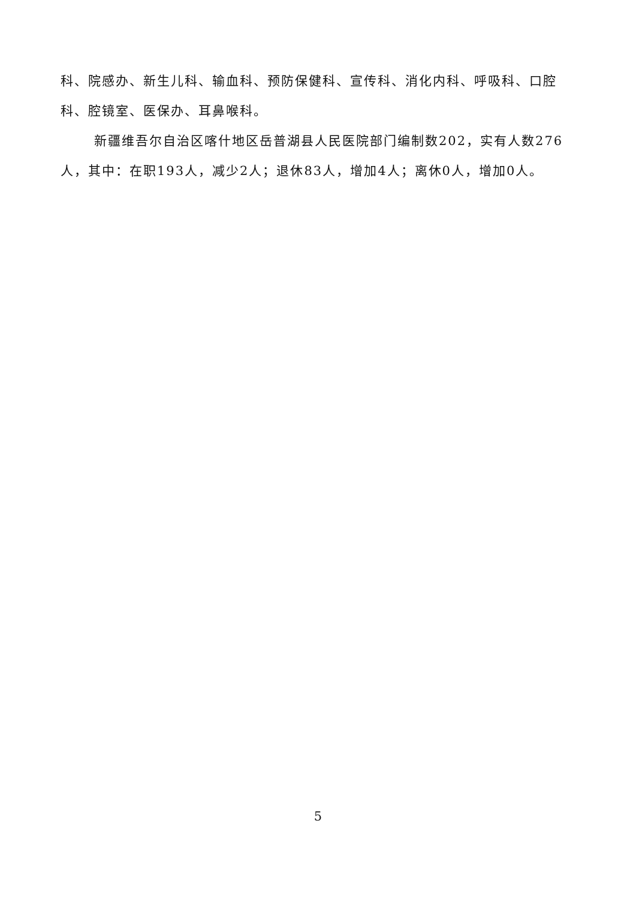科、院感办、新生儿科、输血科、预防保健科、宣传科、消化内科、呼吸科、口腔科、腔镜室、医保办、耳鼻喉科。
新疆维吾尔自治区喀什地区岳普湖县人民医院部门编制数202，实有人数276人，其中：在职193人，减少2人；退休83人，增加4人；离休0人，增加0人。
5